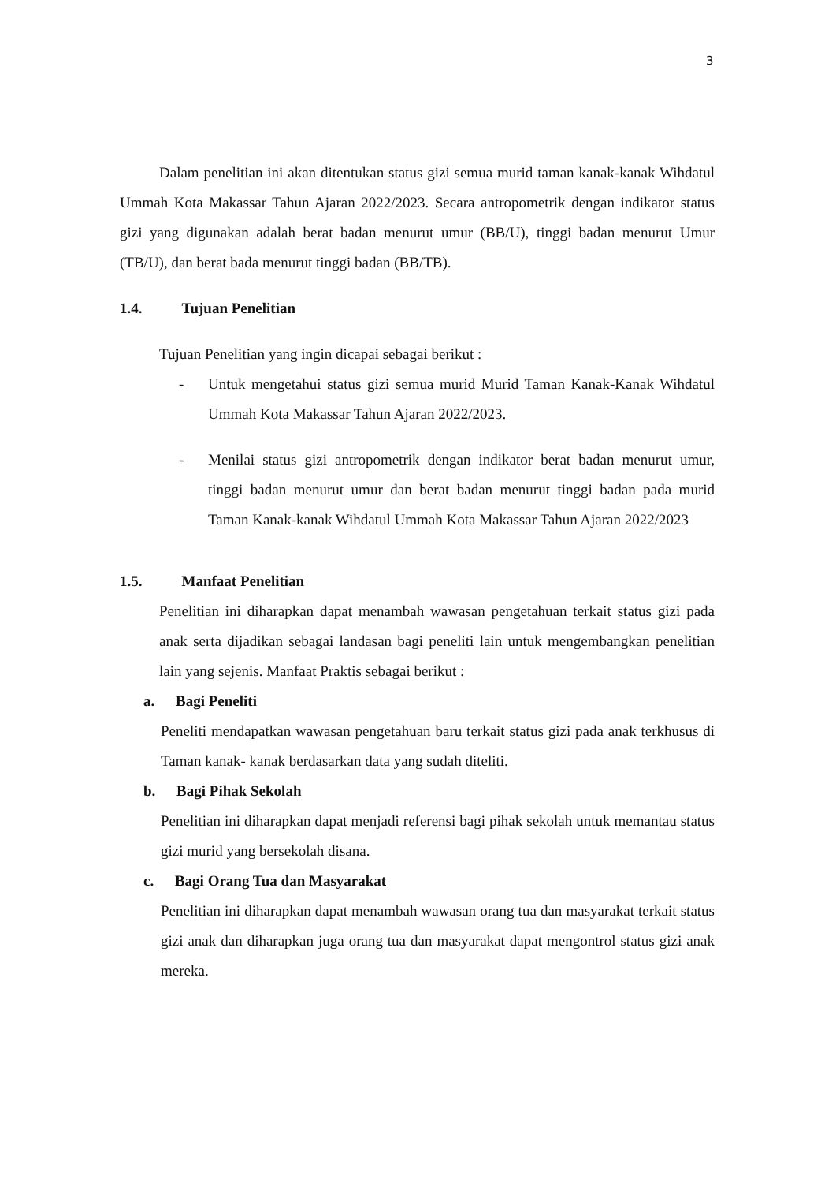3
Dalam penelitian ini akan ditentukan status gizi semua murid taman kanak-kanak Wihdatul Ummah Kota Makassar Tahun Ajaran 2022/2023. Secara antropometrik dengan indikator status gizi yang digunakan adalah berat badan menurut umur (BB/U), tinggi badan menurut Umur (TB/U), dan berat bada menurut tinggi badan (BB/TB).
1.4. Tujuan Penelitian
Tujuan Penelitian yang ingin dicapai sebagai berikut :
- Untuk mengetahui status gizi semua murid Murid Taman Kanak-Kanak Wihdatul Ummah Kota Makassar Tahun Ajaran 2022/2023.
- Menilai status gizi antropometrik dengan indikator berat badan menurut umur, tinggi badan menurut umur dan berat badan menurut tinggi badan pada murid Taman Kanak-kanak Wihdatul Ummah Kota Makassar Tahun Ajaran 2022/2023
1.5. Manfaat Penelitian
Penelitian ini diharapkan dapat menambah wawasan pengetahuan terkait status gizi pada anak serta dijadikan sebagai landasan bagi peneliti lain untuk mengembangkan penelitian lain yang sejenis. Manfaat Praktis sebagai berikut :
a. Bagi Peneliti
Peneliti mendapatkan wawasan pengetahuan baru terkait status gizi pada anak terkhusus di Taman kanak- kanak berdasarkan data yang sudah diteliti.
b. Bagi Pihak Sekolah
Penelitian ini diharapkan dapat menjadi referensi bagi pihak sekolah untuk memantau status gizi murid yang bersekolah disana.
c. Bagi Orang Tua dan Masyarakat
Penelitian ini diharapkan dapat menambah wawasan orang tua dan masyarakat terkait status gizi anak dan diharapkan juga orang tua dan masyarakat dapat mengontrol status gizi anak mereka.